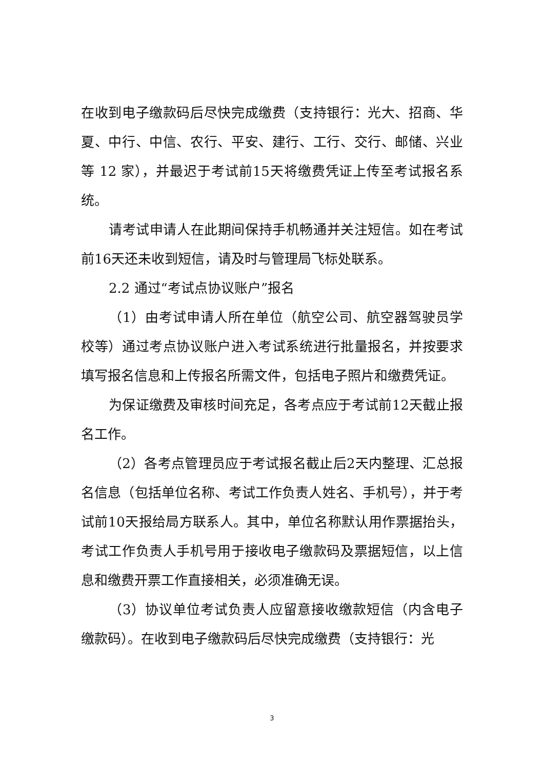在收到电子缴款码后尽快完成缴费（支持银行：光大、招商、华夏、中行、中信、农行、平安、建行、工行、交行、邮储、兴业等 12 家），并最迟于考试前15天将缴费凭证上传至考试报名系统。
请考试申请人在此期间保持手机畅通并关注短信。如在考试前16天还未收到短信，请及时与管理局飞标处联系。
2.2 通过“考试点协议账户”报名
（1）由考试申请人所在单位（航空公司、航空器驾驶员学校等）通过考点协议账户进入考试系统进行批量报名，并按要求填写报名信息和上传报名所需文件，包括电子照片和缴费凭证。
为保证缴费及审核时间充足，各考点应于考试前12天截止报名工作。
（2）各考点管理员应于考试报名截止后2天内整理、汇总报名信息（包括单位名称、考试工作负责人姓名、手机号），并于考试前10天报给局方联系人。其中，单位名称默认用作票据抬头，考试工作负责人手机号用于接收电子缴款码及票据短信，以上信息和缴费开票工作直接相关，必须准确无误。
（3）协议单位考试负责人应留意接收缴款短信（内含电子缴款码）。在收到电子缴款码后尽快完成缴费（支持银行：光
3